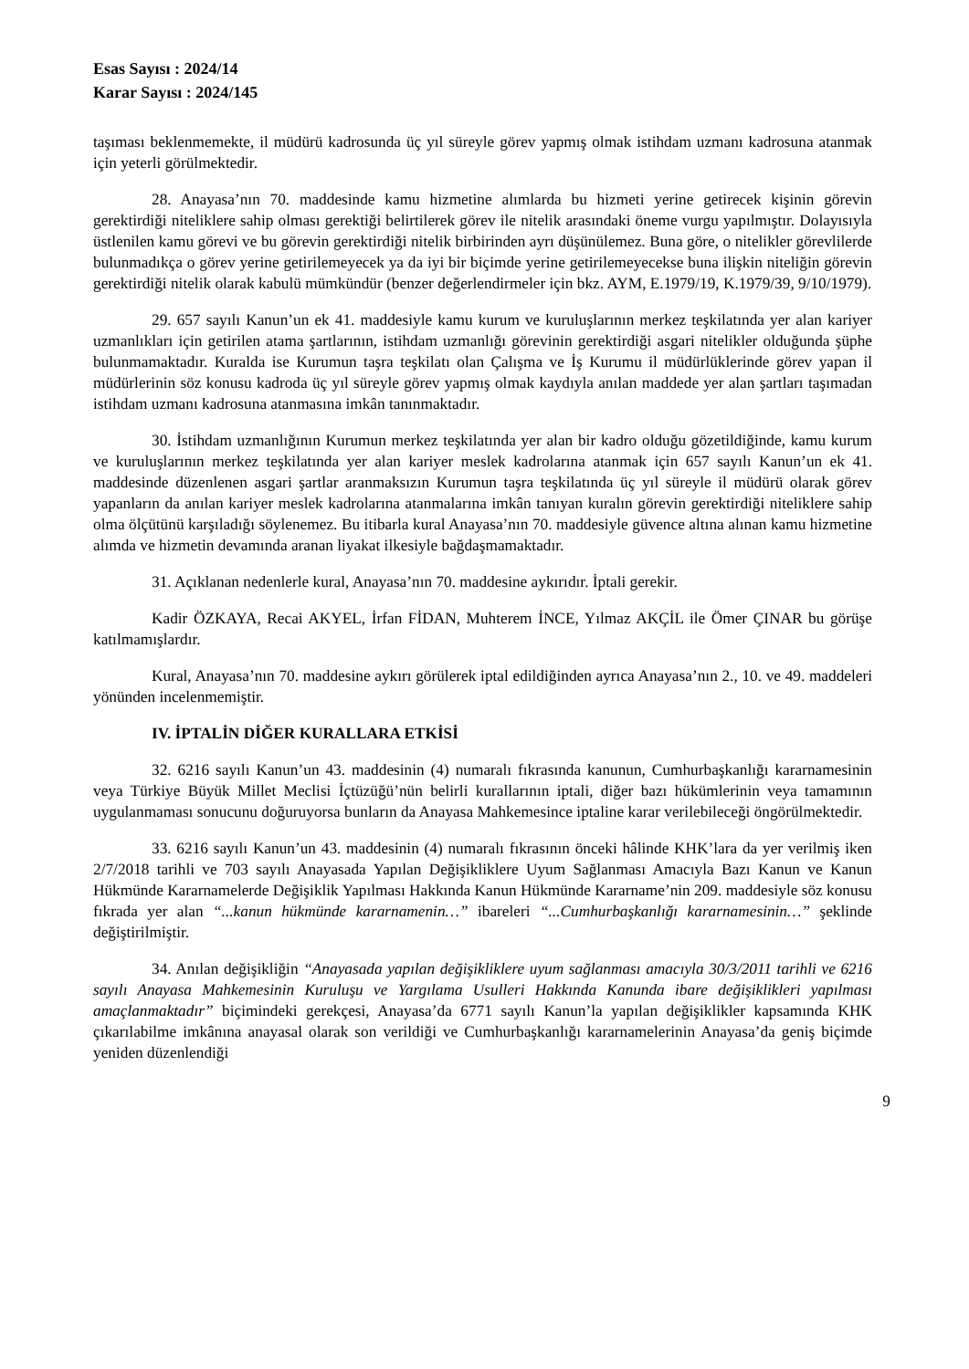Esas Sayısı : 2024/14
Karar Sayısı : 2024/145
taşıması beklenmemekte, il müdürü kadrosunda üç yıl süreyle görev yapmış olmak istihdam uzmanı kadrosuna atanmak için yeterli görülmektedir.
28. Anayasa’nın 70. maddesinde kamu hizmetine alımlarda bu hizmeti yerine getirecek kişinin görevin gerektirdiği niteliklere sahip olması gerektiği belirtilerek görev ile nitelik arasındaki öneme vurgu yapılmıştır. Dolayısıyla üstlenilen kamu görevi ve bu görevin gerektirdiği nitelik birbirinden ayrı düşünülemez. Buna göre, o nitelikler görevlilerde bulunmadıkça o görev yerine getirilemeyecek ya da iyi bir biçimde yerine getirilemeyecekse buna ilişkin niteliğin görevin gerektirdiği nitelik olarak kabulü mümkündür (benzer değerlendirmeler için bkz. AYM, E.1979/19, K.1979/39, 9/10/1979).
29. 657 sayılı Kanun’un ek 41. maddesiyle kamu kurum ve kuruluşlarının merkez teşkilatında yer alan kariyer uzmanlıkları için getirilen atama şartlarının, istihdam uzmanlığı görevinin gerektirdiği asgari nitelikler olduğunda şüphe bulunmamaktadır. Kuralda ise Kurumun taşra teşkilatı olan Çalışma ve İş Kurumu il müdürlüklerinde görev yapan il müdürlerinin söz konusu kadroda üç yıl süreyle görev yapmış olmak kaydıyla anılan maddede yer alan şartları taşımadan istihdam uzmanı kadrosuna atanmasına imkân tanınmaktadır.
30. İstihdam uzmanlığının Kurumun merkez teşkilatında yer alan bir kadro olduğu gözetildiğinde, kamu kurum ve kuruluşlarının merkez teşkilatında yer alan kariyer meslek kadrolarına atanmak için 657 sayılı Kanun’un ek 41. maddesinde düzenlenen asgari şartlar aranmaksızın Kurumun taşra teşkilatında üç yıl süreyle il müdürü olarak görev yapanların da anılan kariyer meslek kadrolarına atanmalarına imkân tanıyan kuralın görevin gerektirdiği niteliklere sahip olma ölçütünü karşıladığı söylenemez. Bu itibarla kural Anayasa’nın 70. maddesiyle güvence altına alınan kamu hizmetine alımda ve hizmetin devamında aranan liyakat ilkesiyle bağdaşmamaktadır.
31. Açıklanan nedenlerle kural, Anayasa’nın 70. maddesine aykırıdır. İptali gerekir.
Kadir ÖZKAYA, Recai AKYEL, İrfan FİDAN, Muhterem İNCE, Yılmaz AKÇİL ile Ömer ÇINAR bu görüşe katılmamışlardır.
Kural, Anayasa’nın 70. maddesine aykırı görülerek iptal edildiğinden ayrıca Anayasa’nın 2., 10. ve 49. maddeleri yönünden incelenmemiştir.
IV. İPTALİN DİĞER KURALLARA ETKİSİ
32. 6216 sayılı Kanun’un 43. maddesinin (4) numaralı fıkrasında kanunun, Cumhurbaşkanlığı kararnamesinin veya Türkiye Büyük Millet Meclisi İçtüzüğü’nün belirli kurallarının iptali, diğer bazı hükümlerinin veya tamamının uygulanmaması sonucunu doğuruyorsa bunların da Anayasa Mahkemesince iptaline karar verilebileceği öngörülmektedir.
33. 6216 sayılı Kanun’un 43. maddesinin (4) numaralı fıkrasının önceki hâlinde KHK’lara da yer verilmiş iken 2/7/2018 tarihli ve 703 sayılı Anayasada Yapılan Değişikliklere Uyum Sağlanması Amacıyla Bazı Kanun ve Kanun Hükmünde Kararnamelerde Değişiklik Yapılması Hakkında Kanun Hükmünde Kararname’nin 209. maddesiyle söz konusu fıkrada yer alan “...kanun hükmünde kararnamenin…” ibareleri “...Cumhurbaşkanlığı kararnamesinin…” şeklinde değiştirilmiştir.
34. Anılan değişikliğin “Anayasada yapılan değişikliklere uyum sağlanması amacıyla 30/3/2011 tarihli ve 6216 sayılı Anayasa Mahkemesinin Kuruluşu ve Yargılama Usulleri Hakkında Kanunda ibare değişiklikleri yapılması amaçlanmaktadır” biçimindeki gerekçesi, Anayasa’da 6771 sayılı Kanun’la yapılan değişiklikler kapsamında KHK çıkarılabilme imkânına anayasal olarak son verildiği ve Cumhurbaşkanlığı kararnamelerinin Anayasa’da geniş biçimde yeniden düzenlendiği
9